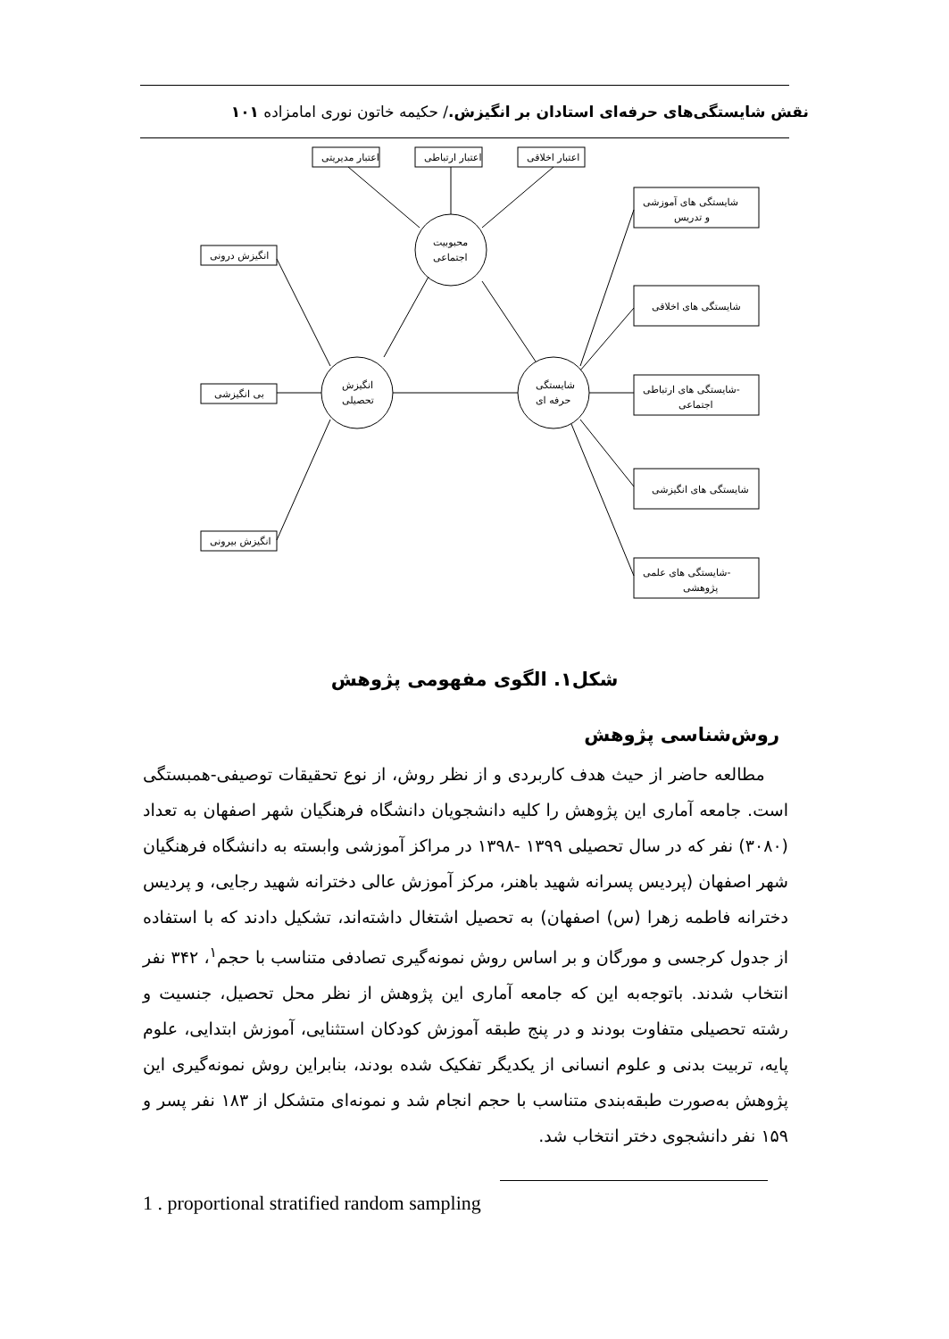نقش شایستگی‌های حرفه‌ای استادان بر انگیزش./ حکیمه خاتون نوری امامزاده ۱۰۱
اعتبار مدیریتی
اعتبار ارتباطی
اعتبار اخلاقی
انگیزش درونی
بی انگیزشی
انگیزش بیرونی
محبوبیت
اجتماعی
انگیزش
تحصیلی
شایستگی
حرفه ای
شایستگی های آموزشی
و تدریس
شایستگی های اخلاقی
شایستگی های ارتباطی-
اجتماعی
شایستگی های انگیزشی
شایستگی های علمی-
پژوهشی
شکل۱. الگوی مفهومی پژوهش
روش‌شناسی پژوهش
مطالعه حاضر از حیث هدف کاربردی و از نظر روش، از نوع تحقیقات توصیفی-همبستگی است. جامعه آماری این پژوهش را کلیه دانشجویان دانشگاه فرهنگیان شهر اصفهان به تعداد (۳۰۸۰) نفر که در سال تحصیلی ۱۳۹۹ -۱۳۹۸ در مراکز آموزشی وابسته به دانشگاه فرهنگیان شهر اصفهان (پردیس پسرانه شهید باهنر، مرکز آموزش عالی دخترانه شهید رجایی، و پردیس دخترانه فاطمه زهرا (س) اصفهان) به تحصیل اشتغال داشته‌اند، تشکیل دادند که با استفاده از جدول کرجسی و مورگان و بر اساس روش نمونه‌گیری تصادفی متناسب با حجم<sup>۱</sup>، ۳۴۲ نفر انتخاب شدند. باتوجه‌به این که جامعه آماری این پژوهش از نظر محل تحصیل، جنسیت و رشته تحصیلی متفاوت بودند و در پنج طبقه آموزش کودکان استثنایی، آموزش ابتدایی، علوم پایه، تربیت بدنی و علوم انسانی از یکدیگر تفکیک شده بودند، بنابراین روش نمونه‌گیری این پژوهش به‌صورت طبقه‌بندی متناسب با حجم انجام شد و نمونه‌ای متشکل از ۱۸۳ نفر پسر و ۱۵۹ نفر دانشجوی دختر انتخاب شد.
1 . proportional stratified random sampling